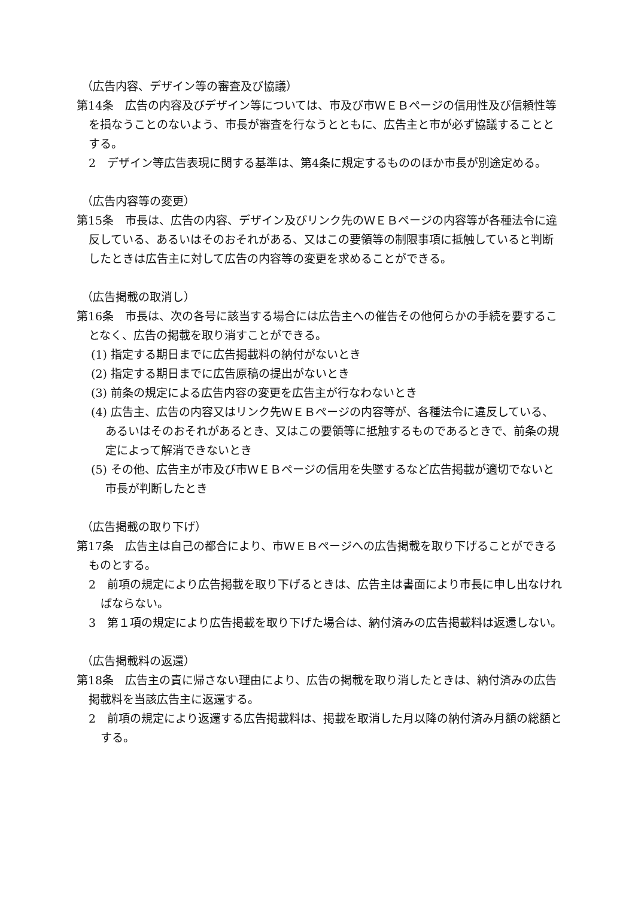（広告内容、デザイン等の審査及び協議）
第14条　広告の内容及びデザイン等については、市及び市ＷＥＢページの信用性及び信頼性等を損なうことのないよう、市長が審査を行なうとともに、広告主と市が必ず協議することとする。
2　デザイン等広告表現に関する基準は、第4条に規定するもののほか市長が別途定める。
（広告内容等の変更）
第15条　市長は、広告の内容、デザイン及びリンク先のＷＥＢページの内容等が各種法令に違反している、あるいはそのおそれがある、又はこの要領等の制限事項に抵触していると判断したときは広告主に対して広告の内容等の変更を求めることができる。
（広告掲載の取消し）
第16条　市長は、次の各号に該当する場合には広告主への催告その他何らかの手続を要することなく、広告の掲載を取り消すことができる。
(1) 指定する期日までに広告掲載料の納付がないとき
(2) 指定する期日までに広告原稿の提出がないとき
(3) 前条の規定による広告内容の変更を広告主が行なわないとき
(4) 広告主、広告の内容又はリンク先ＷＥＢページの内容等が、各種法令に違反している、あるいはそのおそれがあるとき、又はこの要領等に抵触するものであるときで、前条の規定によって解消できないとき
(5) その他、広告主が市及び市ＷＥＢページの信用を失墜するなど広告掲載が適切でないと市長が判断したとき
（広告掲載の取り下げ）
第17条　広告主は自己の都合により、市ＷＥＢページへの広告掲載を取り下げることができるものとする。
2　前項の規定により広告掲載を取り下げるときは、広告主は書面により市長に申し出なければならない。
3　第１項の規定により広告掲載を取り下げた場合は、納付済みの広告掲載料は返還しない。
（広告掲載料の返還）
第18条　広告主の責に帰さない理由により、広告の掲載を取り消したときは、納付済みの広告掲載料を当該広告主に返還する。
2　前項の規定により返還する広告掲載料は、掲載を取消した月以降の納付済み月額の総額とする。